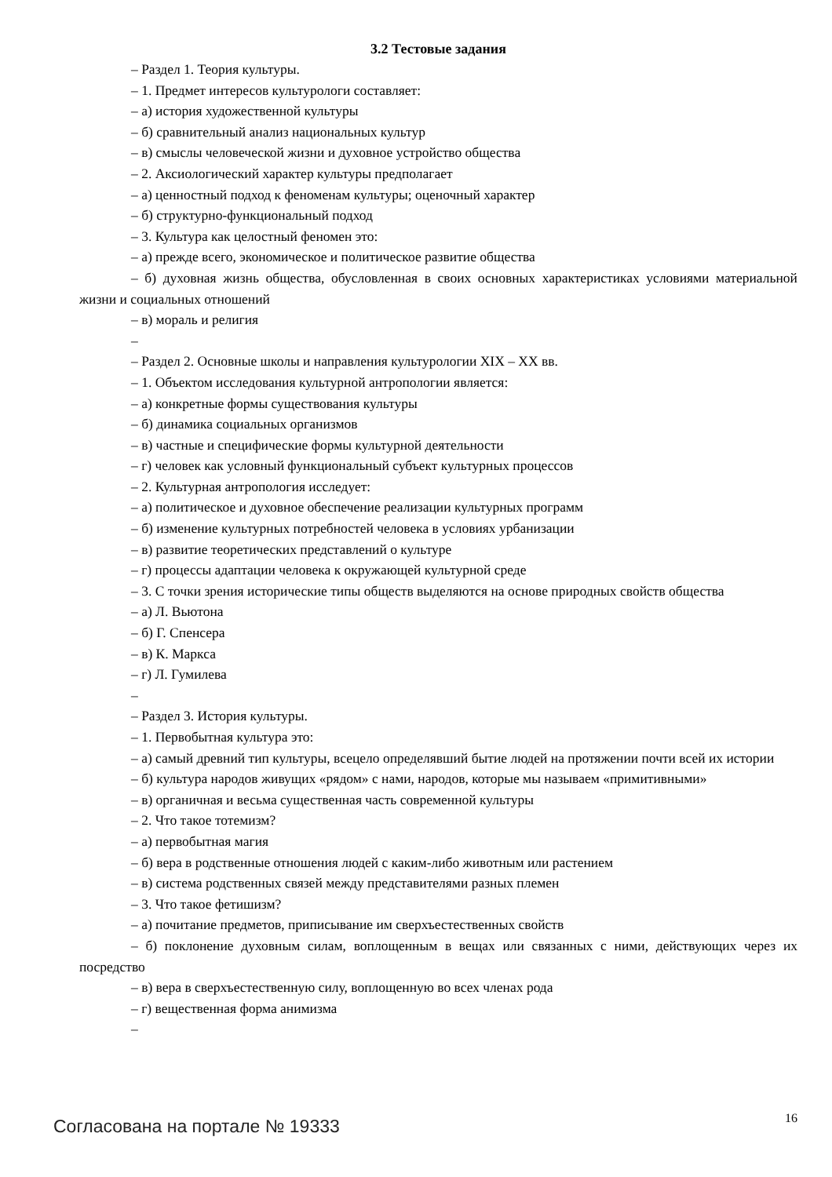3.2 Тестовые задания
– Раздел 1. Теория культуры.
– 1. Предмет интересов культурологи составляет:
– а) история художественной культуры
– б) сравнительный анализ национальных культур
– в) смыслы человеческой жизни и духовное устройство общества
– 2. Аксиологический характер культуры предполагает
– а) ценностный подход к феноменам культуры; оценочный характер
– б) структурно-функциональный подход
– 3. Культура как целостный феномен это:
– а) прежде всего, экономическое и политическое развитие общества
– б) духовная жизнь общества, обусловленная в своих основных характеристиках условиями материальной жизни и социальных отношений
– в) мораль и религия
–
– Раздел 2. Основные школы и направления культурологии XIX – XX вв.
– 1. Объектом исследования культурной антропологии является:
– а) конкретные формы существования культуры
– б) динамика социальных организмов
– в) частные и специфические формы культурной деятельности
– г) человек как условный функциональный субъект культурных процессов
– 2. Культурная антропология исследует:
– а) политическое и духовное обеспечение реализации культурных программ
– б) изменение культурных потребностей человека в условиях урбанизации
– в) развитие теоретических представлений о культуре
– г) процессы адаптации человека к окружающей культурной среде
– 3. С точки зрения исторические типы обществ выделяются на основе природных свойств общества
– а) Л. Вьютона
– б) Г. Спенсера
– в) К. Маркса
– г) Л. Гумилева
–
– Раздел 3. История культуры.
– 1. Первобытная культура это:
– а) самый древний тип культуры, всецело определявший бытие людей на протяжении почти всей их истории
– б) культура народов живущих «рядом» с нами, народов, которые мы называем «примитивными»
– в) органичная и весьма существенная часть современной культуры
– 2. Что такое тотемизм?
– а) первобытная магия
– б) вера в родственные отношения людей с каким-либо животным или растением
– в) система родственных связей между представителями разных племен
– 3. Что такое фетишизм?
– а) почитание предметов, приписывание им сверхъестественных свойств
– б) поклонение духовным силам, воплощенным в вещах или связанных с ними, действующих через их посредство
– в) вера в сверхъестественную силу, воплощенную во всех членах рода
– г) вещественная форма анимизма
–
Согласована на портале № 19333 16